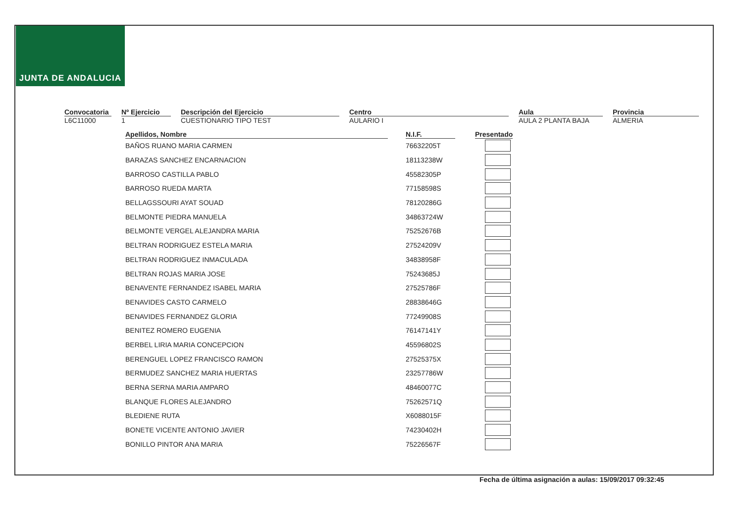JUNTA DE ANDALUCIA
Convocatoria
L6C11000
Nº Ejercicio
1
Descripción del Ejercicio
CUESTIONARIO TIPO TEST
Centro
AULARIO I
Aula
AULA 2 PLANTA BAJA
Provincia
ALMERIA
| Apellidos, Nombre | N.I.F. | Presentado |
| --- | --- | --- |
| BAÑOS RUANO MARIA CARMEN | 76632205T | |
| BARAZAS SANCHEZ ENCARNACION | 18113238W | |
| BARROSO CASTILLA PABLO | 45582305P | |
| BARROSO RUEDA MARTA | 77158598S | |
| BELLAGSSOURI AYAT SOUAD | 78120286G | |
| BELMONTE PIEDRA MANUELA | 34863724W | |
| BELMONTE VERGEL ALEJANDRA MARIA | 75252676B | |
| BELTRAN RODRIGUEZ ESTELA MARIA | 27524209V | |
| BELTRAN RODRIGUEZ INMACULADA | 34838958F | |
| BELTRAN ROJAS MARIA JOSE | 75243685J | |
| BENAVENTE FERNANDEZ ISABEL MARIA | 27525786F | |
| BENAVIDES CASTO CARMELO | 28838646G | |
| BENAVIDES FERNANDEZ GLORIA | 77249908S | |
| BENITEZ ROMERO EUGENIA | 76147141Y | |
| BERBEL LIRIA MARIA CONCEPCION | 45596802S | |
| BERENGUEL LOPEZ FRANCISCO RAMON | 27525375X | |
| BERMUDEZ SANCHEZ MARIA HUERTAS | 23257786W | |
| BERNA SERNA MARIA AMPARO | 48460077C | |
| BLANQUE FLORES ALEJANDRO | 75262571Q | |
| BLEDIENE RUTA | X6088015F | |
| BONETE VICENTE ANTONIO JAVIER | 74230402H | |
| BONILLO PINTOR ANA MARIA | 75226567F | |
Fecha de última asignación a aulas: 15/09/2017 09:32:45